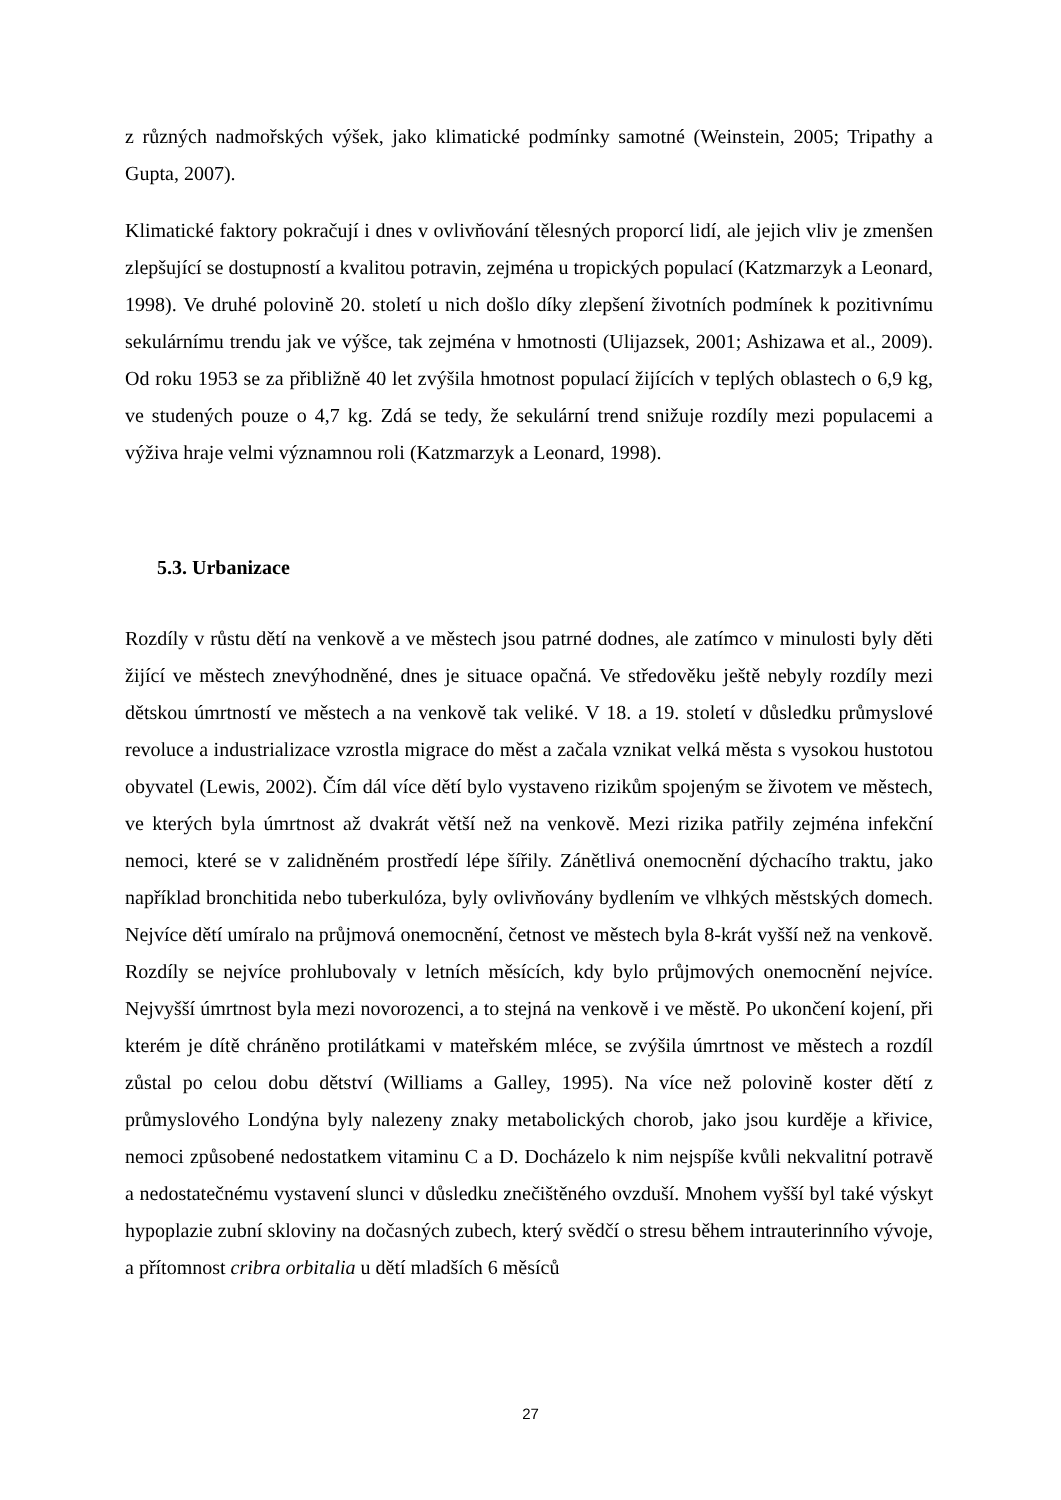z různých nadmořských výšek, jako klimatické podmínky samotné (Weinstein, 2005; Tripathy a Gupta, 2007).
Klimatické faktory pokračují i dnes v ovlivňování tělesných proporcí lidí, ale jejich vliv je zmenšen zlepšující se dostupností a kvalitou potravin, zejména u tropických populací (Katzmarzyk a Leonard, 1998). Ve druhé polovině 20. století u nich došlo díky zlepšení životních podmínek k pozitivnímu sekulárnímu trendu jak ve výšce, tak zejména v hmotnosti (Ulijazsek, 2001; Ashizawa et al., 2009). Od roku 1953 se za přibližně 40 let zvýšila hmotnost populací žijících v teplých oblastech o 6,9 kg, ve studených pouze o 4,7 kg. Zdá se tedy, že sekulární trend snižuje rozdíly mezi populacemi a výživa hraje velmi významnou roli (Katzmarzyk a Leonard, 1998).
5.3. Urbanizace
Rozdíly v růstu dětí na venkově a ve městech jsou patrné dodnes, ale zatímco v minulosti byly děti žijící ve městech znevýhodněné, dnes je situace opačná. Ve středověku ještě nebyly rozdíly mezi dětskou úmrtností ve městech a na venkově tak veliké. V 18. a 19. století v důsledku průmyslové revoluce a industrializace vzrostla migrace do měst a začala vznikat velká města s vysokou hustotou obyvatel (Lewis, 2002). Čím dál více dětí bylo vystaveno rizikům spojeným se životem ve městech, ve kterých byla úmrtnost až dvakrát větší než na venkově. Mezi rizika patřily zejména infekční nemoci, které se v zalidněném prostředí lépe šířily. Zánětlivá onemocnění dýchacího traktu, jako například bronchitida nebo tuberkulóza, byly ovlivňovány bydlením ve vlhkých městských domech. Nejvíce dětí umíralo na průjmová onemocnění, četnost ve městech byla 8-krát vyšší než na venkově. Rozdíly se nejvíce prohlubovaly v letních měsících, kdy bylo průjmových onemocnění nejvíce. Nejvyšší úmrtnost byla mezi novorozenci, a to stejná na venkově i ve městě. Po ukončení kojení, při kterém je dítě chráněno protilátkami v mateřském mléce, se zvýšila úmrtnost ve městech a rozdíl zůstal po celou dobu dětství (Williams a Galley, 1995). Na více než polovině koster dětí z průmyslového Londýna byly nalezeny znaky metabolických chorob, jako jsou kurděje a křivice, nemoci způsobené nedostatkem vitaminu C a D. Docházelo k nim nejspíše kvůli nekvalitní potravě a nedostatečnému vystavení slunci v důsledku znečištěného ovzduší. Mnohem vyšší byl také výskyt hypoplazie zubní skloviny na dočasných zubech, který svědčí o stresu během intrauterinního vývoje, a přítomnost cribra orbitalia u dětí mladších 6 měsíců
27